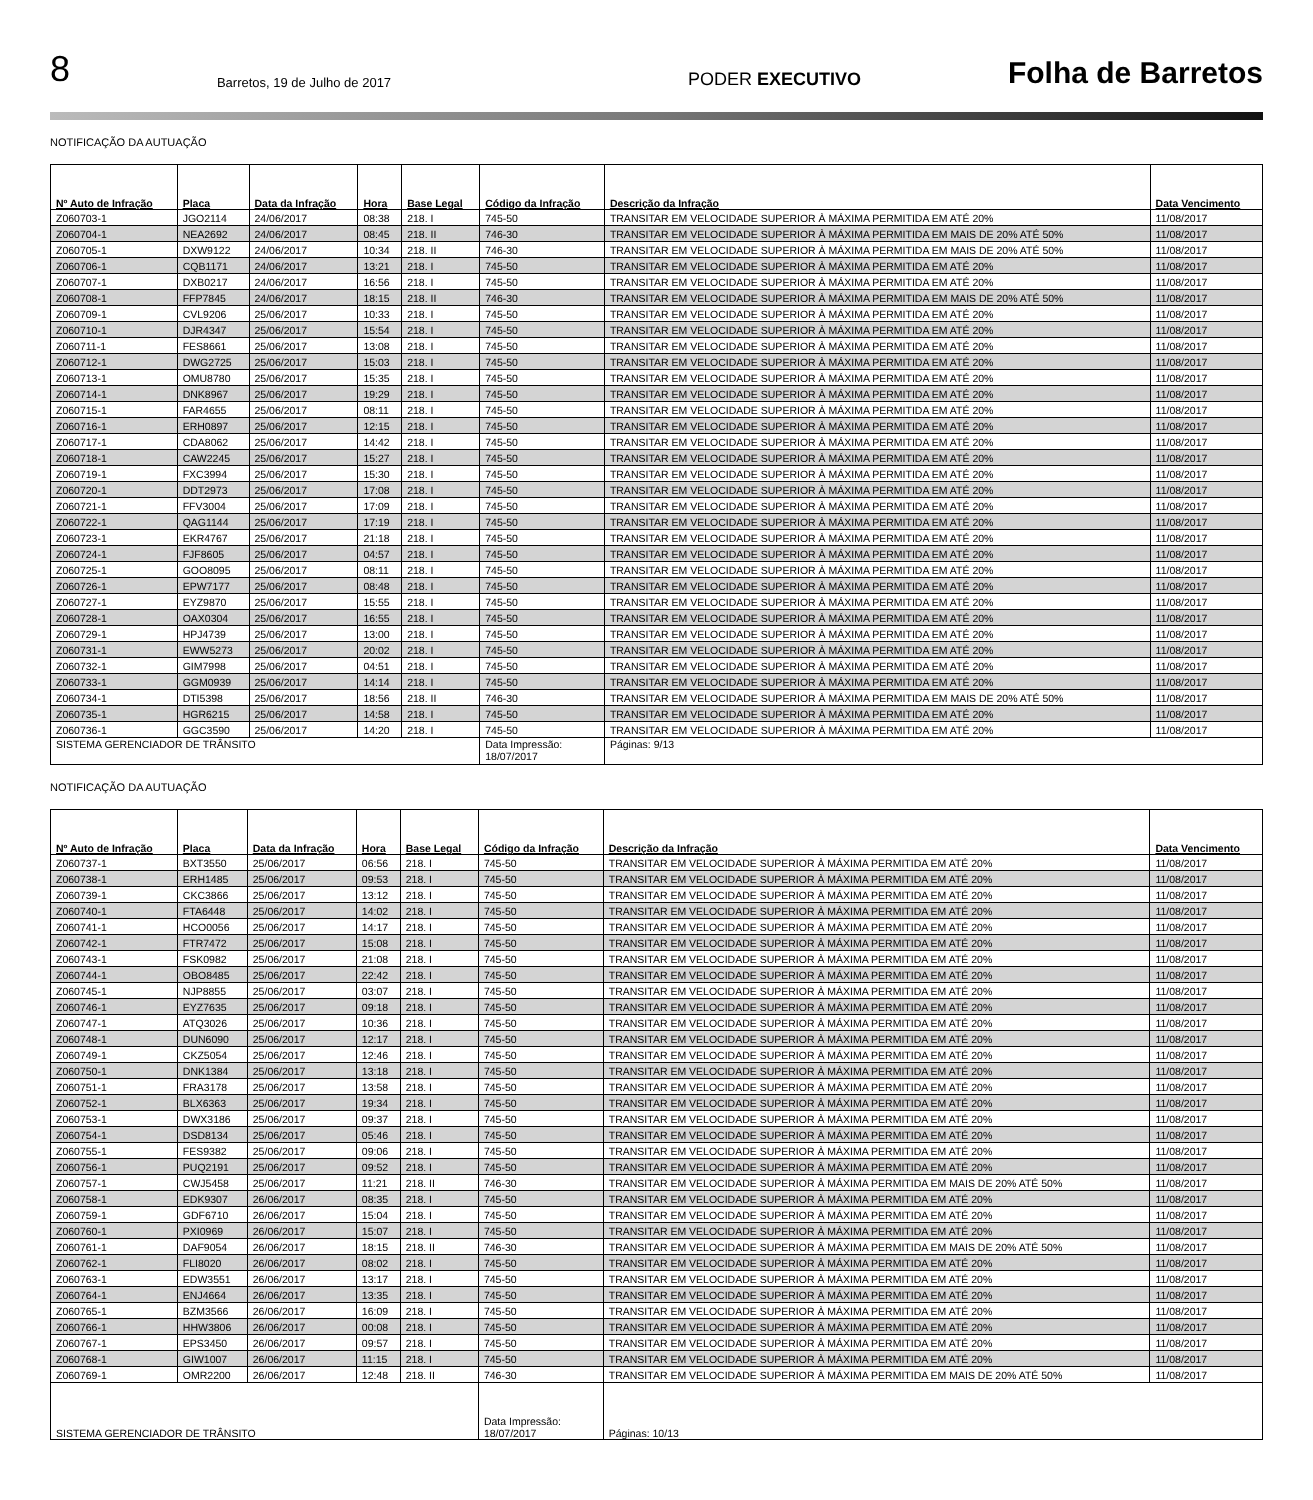8 Barretos, 19 de Julho de 2017 PODER EXECUTIVO Folha de Barretos
NOTIFICAÇÃO DA AUTUAÇÃO
| Nº Auto de Infração | Placa | Data da Infração | Hora | Base Legal | Código da Infração | Descrição da Infração | Data Vencimento |
| --- | --- | --- | --- | --- | --- | --- | --- |
| Z060703-1 | JGO2114 | 24/06/2017 | 08:38 | 218. I | 745-50 | TRANSITAR EM VELOCIDADE SUPERIOR À MÁXIMA PERMITIDA EM ATÉ 20% | 11/08/2017 |
| Z060704-1 | NEA2692 | 24/06/2017 | 08:45 | 218. II | 746-30 | TRANSITAR EM VELOCIDADE SUPERIOR À MÁXIMA PERMITIDA EM MAIS DE 20% ATÉ 50% | 11/08/2017 |
| Z060705-1 | DXW9122 | 24/06/2017 | 10:34 | 218. II | 746-30 | TRANSITAR EM VELOCIDADE SUPERIOR À MÁXIMA PERMITIDA EM MAIS DE 20% ATÉ 50% | 11/08/2017 |
| Z060706-1 | CQB1171 | 24/06/2017 | 13:21 | 218. I | 745-50 | TRANSITAR EM VELOCIDADE SUPERIOR À MÁXIMA PERMITIDA EM ATÉ 20% | 11/08/2017 |
| Z060707-1 | DXB0217 | 24/06/2017 | 16:56 | 218. I | 745-50 | TRANSITAR EM VELOCIDADE SUPERIOR À MÁXIMA PERMITIDA EM ATÉ 20% | 11/08/2017 |
| Z060708-1 | FFP7845 | 24/06/2017 | 18:15 | 218. II | 746-30 | TRANSITAR EM VELOCIDADE SUPERIOR À MÁXIMA PERMITIDA EM MAIS DE 20% ATÉ 50% | 11/08/2017 |
| Z060709-1 | CVL9206 | 25/06/2017 | 10:33 | 218. I | 745-50 | TRANSITAR EM VELOCIDADE SUPERIOR À MÁXIMA PERMITIDA EM ATÉ 20% | 11/08/2017 |
| Z060710-1 | DJR4347 | 25/06/2017 | 15:54 | 218. I | 745-50 | TRANSITAR EM VELOCIDADE SUPERIOR À MÁXIMA PERMITIDA EM ATÉ 20% | 11/08/2017 |
| Z060711-1 | FES8661 | 25/06/2017 | 13:08 | 218. I | 745-50 | TRANSITAR EM VELOCIDADE SUPERIOR À MÁXIMA PERMITIDA EM ATÉ 20% | 11/08/2017 |
| Z060712-1 | DWG2725 | 25/06/2017 | 15:03 | 218. I | 745-50 | TRANSITAR EM VELOCIDADE SUPERIOR À MÁXIMA PERMITIDA EM ATÉ 20% | 11/08/2017 |
| Z060713-1 | OMU8780 | 25/06/2017 | 15:35 | 218. I | 745-50 | TRANSITAR EM VELOCIDADE SUPERIOR À MÁXIMA PERMITIDA EM ATÉ 20% | 11/08/2017 |
| Z060714-1 | DNK8967 | 25/06/2017 | 19:29 | 218. I | 745-50 | TRANSITAR EM VELOCIDADE SUPERIOR À MÁXIMA PERMITIDA EM ATÉ 20% | 11/08/2017 |
| Z060715-1 | FAR4655 | 25/06/2017 | 08:11 | 218. I | 745-50 | TRANSITAR EM VELOCIDADE SUPERIOR À MÁXIMA PERMITIDA EM ATÉ 20% | 11/08/2017 |
| Z060716-1 | ERH0897 | 25/06/2017 | 12:15 | 218. I | 745-50 | TRANSITAR EM VELOCIDADE SUPERIOR À MÁXIMA PERMITIDA EM ATÉ 20% | 11/08/2017 |
| Z060717-1 | CDA8062 | 25/06/2017 | 14:42 | 218. I | 745-50 | TRANSITAR EM VELOCIDADE SUPERIOR À MÁXIMA PERMITIDA EM ATÉ 20% | 11/08/2017 |
| Z060718-1 | CAW2245 | 25/06/2017 | 15:27 | 218. I | 745-50 | TRANSITAR EM VELOCIDADE SUPERIOR À MÁXIMA PERMITIDA EM ATÉ 20% | 11/08/2017 |
| Z060719-1 | FXC3994 | 25/06/2017 | 15:30 | 218. I | 745-50 | TRANSITAR EM VELOCIDADE SUPERIOR À MÁXIMA PERMITIDA EM ATÉ 20% | 11/08/2017 |
| Z060720-1 | DDT2973 | 25/06/2017 | 17:08 | 218. I | 745-50 | TRANSITAR EM VELOCIDADE SUPERIOR À MÁXIMA PERMITIDA EM ATÉ 20% | 11/08/2017 |
| Z060721-1 | FFV3004 | 25/06/2017 | 17:09 | 218. I | 745-50 | TRANSITAR EM VELOCIDADE SUPERIOR À MÁXIMA PERMITIDA EM ATÉ 20% | 11/08/2017 |
| Z060722-1 | QAG1144 | 25/06/2017 | 17:19 | 218. I | 745-50 | TRANSITAR EM VELOCIDADE SUPERIOR À MÁXIMA PERMITIDA EM ATÉ 20% | 11/08/2017 |
| Z060723-1 | EKR4767 | 25/06/2017 | 21:18 | 218. I | 745-50 | TRANSITAR EM VELOCIDADE SUPERIOR À MÁXIMA PERMITIDA EM ATÉ 20% | 11/08/2017 |
| Z060724-1 | FJF8605 | 25/06/2017 | 04:57 | 218. I | 745-50 | TRANSITAR EM VELOCIDADE SUPERIOR À MÁXIMA PERMITIDA EM ATÉ 20% | 11/08/2017 |
| Z060725-1 | GOO8095 | 25/06/2017 | 08:11 | 218. I | 745-50 | TRANSITAR EM VELOCIDADE SUPERIOR À MÁXIMA PERMITIDA EM ATÉ 20% | 11/08/2017 |
| Z060726-1 | EPW7177 | 25/06/2017 | 08:48 | 218. I | 745-50 | TRANSITAR EM VELOCIDADE SUPERIOR À MÁXIMA PERMITIDA EM ATÉ 20% | 11/08/2017 |
| Z060727-1 | EYZ9870 | 25/06/2017 | 15:55 | 218. I | 745-50 | TRANSITAR EM VELOCIDADE SUPERIOR À MÁXIMA PERMITIDA EM ATÉ 20% | 11/08/2017 |
| Z060728-1 | OAX0304 | 25/06/2017 | 16:55 | 218. I | 745-50 | TRANSITAR EM VELOCIDADE SUPERIOR À MÁXIMA PERMITIDA EM ATÉ 20% | 11/08/2017 |
| Z060729-1 | HPJ4739 | 25/06/2017 | 13:00 | 218. I | 745-50 | TRANSITAR EM VELOCIDADE SUPERIOR À MÁXIMA PERMITIDA EM ATÉ 20% | 11/08/2017 |
| Z060731-1 | EWW5273 | 25/06/2017 | 20:02 | 218. I | 745-50 | TRANSITAR EM VELOCIDADE SUPERIOR À MÁXIMA PERMITIDA EM ATÉ 20% | 11/08/2017 |
| Z060732-1 | GIM7998 | 25/06/2017 | 04:51 | 218. I | 745-50 | TRANSITAR EM VELOCIDADE SUPERIOR À MÁXIMA PERMITIDA EM ATÉ 20% | 11/08/2017 |
| Z060733-1 | GGM0939 | 25/06/2017 | 14:14 | 218. I | 745-50 | TRANSITAR EM VELOCIDADE SUPERIOR À MÁXIMA PERMITIDA EM ATÉ 20% | 11/08/2017 |
| Z060734-1 | DTI5398 | 25/06/2017 | 18:56 | 218. II | 746-30 | TRANSITAR EM VELOCIDADE SUPERIOR À MÁXIMA PERMITIDA EM MAIS DE 20% ATÉ 50% | 11/08/2017 |
| Z060735-1 | HGR6215 | 25/06/2017 | 14:58 | 218. I | 745-50 | TRANSITAR EM VELOCIDADE SUPERIOR À MÁXIMA PERMITIDA EM ATÉ 20% | 11/08/2017 |
| Z060736-1 | GGC3590 | 25/06/2017 | 14:20 | 218. I | 745-50 | TRANSITAR EM VELOCIDADE SUPERIOR À MÁXIMA PERMITIDA EM ATÉ 20% | 11/08/2017 |
| SISTEMA GERENCIADOR DE TRÂNSITO | | | | | Data Impressão: 18/07/2017 | Páginas: 9/13 | |
NOTIFICAÇÃO DA AUTUAÇÃO
| Nº Auto de Infração | Placa | Data da Infração | Hora | Base Legal | Código da Infração | Descrição da Infração | Data Vencimento |
| --- | --- | --- | --- | --- | --- | --- | --- |
| Z060737-1 | BXT3550 | 25/06/2017 | 06:56 | 218. I | 745-50 | TRANSITAR EM VELOCIDADE SUPERIOR À MÁXIMA PERMITIDA EM ATÉ 20% | 11/08/2017 |
| Z060738-1 | ERH1485 | 25/06/2017 | 09:53 | 218. I | 745-50 | TRANSITAR EM VELOCIDADE SUPERIOR À MÁXIMA PERMITIDA EM ATÉ 20% | 11/08/2017 |
| Z060739-1 | CKC3866 | 25/06/2017 | 13:12 | 218. I | 745-50 | TRANSITAR EM VELOCIDADE SUPERIOR À MÁXIMA PERMITIDA EM ATÉ 20% | 11/08/2017 |
| Z060740-1 | FTA6448 | 25/06/2017 | 14:02 | 218. I | 745-50 | TRANSITAR EM VELOCIDADE SUPERIOR À MÁXIMA PERMITIDA EM ATÉ 20% | 11/08/2017 |
| Z060741-1 | HCO0056 | 25/06/2017 | 14:17 | 218. I | 745-50 | TRANSITAR EM VELOCIDADE SUPERIOR À MÁXIMA PERMITIDA EM ATÉ 20% | 11/08/2017 |
| Z060742-1 | FTR7472 | 25/06/2017 | 15:08 | 218. I | 745-50 | TRANSITAR EM VELOCIDADE SUPERIOR À MÁXIMA PERMITIDA EM ATÉ 20% | 11/08/2017 |
| Z060743-1 | FSK0982 | 25/06/2017 | 21:08 | 218. I | 745-50 | TRANSITAR EM VELOCIDADE SUPERIOR À MÁXIMA PERMITIDA EM ATÉ 20% | 11/08/2017 |
| Z060744-1 | OBO8485 | 25/06/2017 | 22:42 | 218. I | 745-50 | TRANSITAR EM VELOCIDADE SUPERIOR À MÁXIMA PERMITIDA EM ATÉ 20% | 11/08/2017 |
| Z060745-1 | NJP8855 | 25/06/2017 | 03:07 | 218. I | 745-50 | TRANSITAR EM VELOCIDADE SUPERIOR À MÁXIMA PERMITIDA EM ATÉ 20% | 11/08/2017 |
| Z060746-1 | EYZ7635 | 25/06/2017 | 09:18 | 218. I | 745-50 | TRANSITAR EM VELOCIDADE SUPERIOR À MÁXIMA PERMITIDA EM ATÉ 20% | 11/08/2017 |
| Z060747-1 | ATQ3026 | 25/06/2017 | 10:36 | 218. I | 745-50 | TRANSITAR EM VELOCIDADE SUPERIOR À MÁXIMA PERMITIDA EM ATÉ 20% | 11/08/2017 |
| Z060748-1 | DUN6090 | 25/06/2017 | 12:17 | 218. I | 745-50 | TRANSITAR EM VELOCIDADE SUPERIOR À MÁXIMA PERMITIDA EM ATÉ 20% | 11/08/2017 |
| Z060749-1 | CKZ5054 | 25/06/2017 | 12:46 | 218. I | 745-50 | TRANSITAR EM VELOCIDADE SUPERIOR À MÁXIMA PERMITIDA EM ATÉ 20% | 11/08/2017 |
| Z060750-1 | DNK1384 | 25/06/2017 | 13:18 | 218. I | 745-50 | TRANSITAR EM VELOCIDADE SUPERIOR À MÁXIMA PERMITIDA EM ATÉ 20% | 11/08/2017 |
| Z060751-1 | FRA3178 | 25/06/2017 | 13:58 | 218. I | 745-50 | TRANSITAR EM VELOCIDADE SUPERIOR À MÁXIMA PERMITIDA EM ATÉ 20% | 11/08/2017 |
| Z060752-1 | BLX6363 | 25/06/2017 | 19:34 | 218. I | 745-50 | TRANSITAR EM VELOCIDADE SUPERIOR À MÁXIMA PERMITIDA EM ATÉ 20% | 11/08/2017 |
| Z060753-1 | DWX3186 | 25/06/2017 | 09:37 | 218. I | 745-50 | TRANSITAR EM VELOCIDADE SUPERIOR À MÁXIMA PERMITIDA EM ATÉ 20% | 11/08/2017 |
| Z060754-1 | DSD8134 | 25/06/2017 | 05:46 | 218. I | 745-50 | TRANSITAR EM VELOCIDADE SUPERIOR À MÁXIMA PERMITIDA EM ATÉ 20% | 11/08/2017 |
| Z060755-1 | FES9382 | 25/06/2017 | 09:06 | 218. I | 745-50 | TRANSITAR EM VELOCIDADE SUPERIOR À MÁXIMA PERMITIDA EM ATÉ 20% | 11/08/2017 |
| Z060756-1 | PUQ2191 | 25/06/2017 | 09:52 | 218. I | 745-50 | TRANSITAR EM VELOCIDADE SUPERIOR À MÁXIMA PERMITIDA EM ATÉ 20% | 11/08/2017 |
| Z060757-1 | CWJ5458 | 25/06/2017 | 11:21 | 218. II | 746-30 | TRANSITAR EM VELOCIDADE SUPERIOR À MÁXIMA PERMITIDA EM MAIS DE 20% ATÉ 50% | 11/08/2017 |
| Z060758-1 | EDK9307 | 26/06/2017 | 08:35 | 218. I | 745-50 | TRANSITAR EM VELOCIDADE SUPERIOR À MÁXIMA PERMITIDA EM ATÉ 20% | 11/08/2017 |
| Z060759-1 | GDF6710 | 26/06/2017 | 15:04 | 218. I | 745-50 | TRANSITAR EM VELOCIDADE SUPERIOR À MÁXIMA PERMITIDA EM ATÉ 20% | 11/08/2017 |
| Z060760-1 | PXI0969 | 26/06/2017 | 15:07 | 218. I | 745-50 | TRANSITAR EM VELOCIDADE SUPERIOR À MÁXIMA PERMITIDA EM ATÉ 20% | 11/08/2017 |
| Z060761-1 | DAF9054 | 26/06/2017 | 18:15 | 218. II | 746-30 | TRANSITAR EM VELOCIDADE SUPERIOR À MÁXIMA PERMITIDA EM MAIS DE 20% ATÉ 50% | 11/08/2017 |
| Z060762-1 | FLI8020 | 26/06/2017 | 08:02 | 218. I | 745-50 | TRANSITAR EM VELOCIDADE SUPERIOR À MÁXIMA PERMITIDA EM ATÉ 20% | 11/08/2017 |
| Z060763-1 | EDW3551 | 26/06/2017 | 13:17 | 218. I | 745-50 | TRANSITAR EM VELOCIDADE SUPERIOR À MÁXIMA PERMITIDA EM ATÉ 20% | 11/08/2017 |
| Z060764-1 | ENJ4664 | 26/06/2017 | 13:35 | 218. I | 745-50 | TRANSITAR EM VELOCIDADE SUPERIOR À MÁXIMA PERMITIDA EM ATÉ 20% | 11/08/2017 |
| Z060765-1 | BZM3566 | 26/06/2017 | 16:09 | 218. I | 745-50 | TRANSITAR EM VELOCIDADE SUPERIOR À MÁXIMA PERMITIDA EM ATÉ 20% | 11/08/2017 |
| Z060766-1 | HHW3806 | 26/06/2017 | 00:08 | 218. I | 745-50 | TRANSITAR EM VELOCIDADE SUPERIOR À MÁXIMA PERMITIDA EM ATÉ 20% | 11/08/2017 |
| Z060767-1 | EPS3450 | 26/06/2017 | 09:57 | 218. I | 745-50 | TRANSITAR EM VELOCIDADE SUPERIOR À MÁXIMA PERMITIDA EM ATÉ 20% | 11/08/2017 |
| Z060768-1 | GIW1007 | 26/06/2017 | 11:15 | 218. I | 745-50 | TRANSITAR EM VELOCIDADE SUPERIOR À MÁXIMA PERMITIDA EM ATÉ 20% | 11/08/2017 |
| Z060769-1 | OMR2200 | 26/06/2017 | 12:48 | 218. II | 746-30 | TRANSITAR EM VELOCIDADE SUPERIOR À MÁXIMA PERMITIDA EM MAIS DE 20% ATÉ 50% | 11/08/2017 |
| SISTEMA GERENCIADOR DE TRÂNSITO | | | | | Data Impressão: 18/07/2017 | Páginas: 10/13 | |